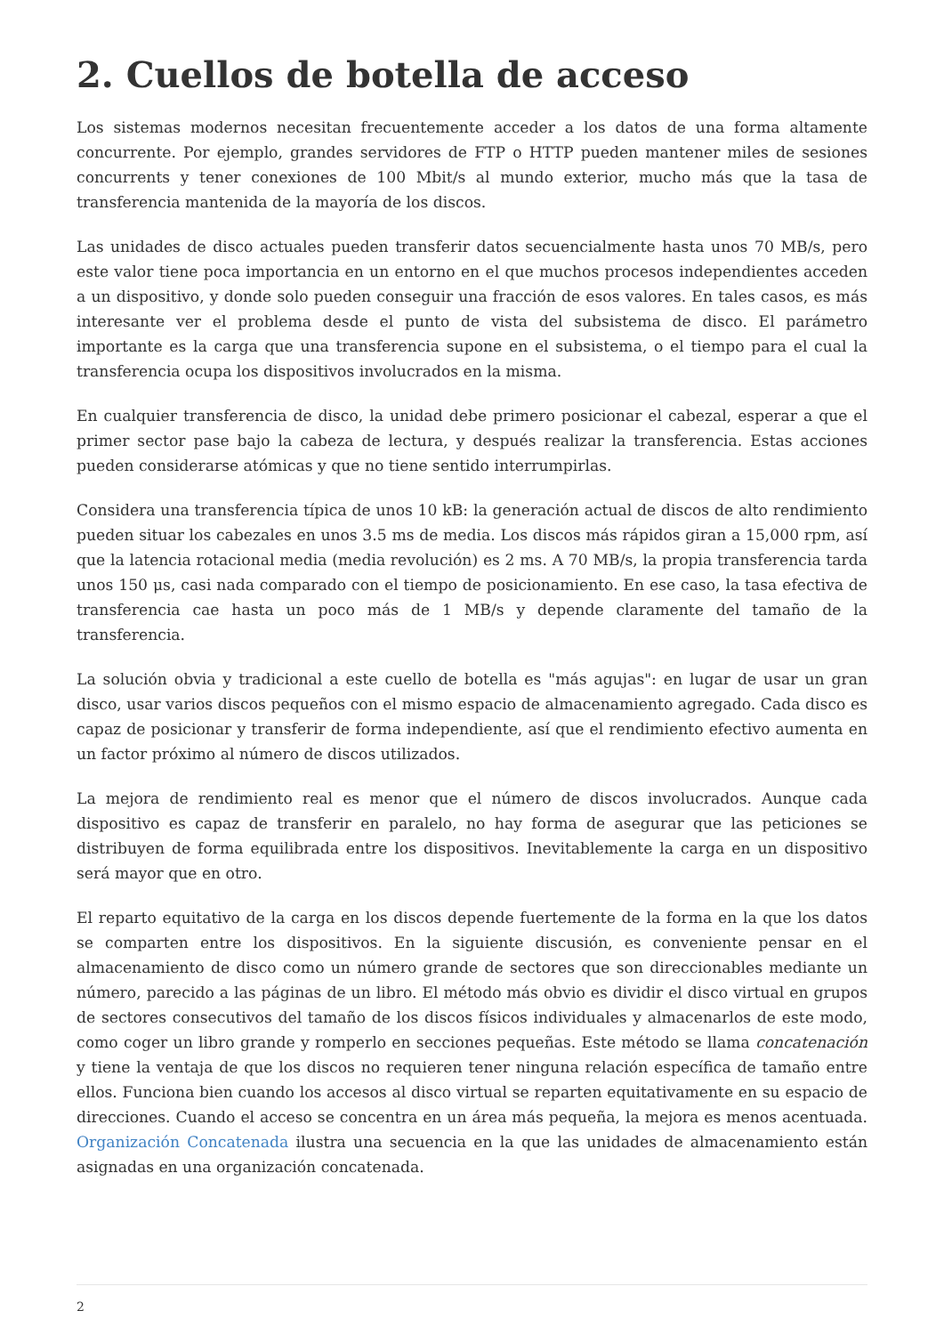2. Cuellos de botella de acceso
Los sistemas modernos necesitan frecuentemente acceder a los datos de una forma altamente concurrente. Por ejemplo, grandes servidores de FTP o HTTP pueden mantener miles de sesiones concurrents y tener conexiones de 100 Mbit/s al mundo exterior, mucho más que la tasa de transferencia mantenida de la mayoría de los discos.
Las unidades de disco actuales pueden transferir datos secuencialmente hasta unos 70 MB/s, pero este valor tiene poca importancia en un entorno en el que muchos procesos independientes acceden a un dispositivo, y donde solo pueden conseguir una fracción de esos valores. En tales casos, es más interesante ver el problema desde el punto de vista del subsistema de disco. El parámetro importante es la carga que una transferencia supone en el subsistema, o el tiempo para el cual la transferencia ocupa los dispositivos involucrados en la misma.
En cualquier transferencia de disco, la unidad debe primero posicionar el cabezal, esperar a que el primer sector pase bajo la cabeza de lectura, y después realizar la transferencia. Estas acciones pueden considerarse atómicas y que no tiene sentido interrumpirlas.
Considera una transferencia típica de unos 10 kB: la generación actual de discos de alto rendimiento pueden situar los cabezales en unos 3.5 ms de media. Los discos más rápidos giran a 15,000 rpm, así que la latencia rotacional media (media revolución) es 2 ms. A 70 MB/s, la propia transferencia tarda unos 150 μs, casi nada comparado con el tiempo de posicionamiento. En ese caso, la tasa efectiva de transferencia cae hasta un poco más de 1 MB/s y depende claramente del tamaño de la transferencia.
La solución obvia y tradicional a este cuello de botella es "más agujas": en lugar de usar un gran disco, usar varios discos pequeños con el mismo espacio de almacenamiento agregado. Cada disco es capaz de posicionar y transferir de forma independiente, así que el rendimiento efectivo aumenta en un factor próximo al número de discos utilizados.
La mejora de rendimiento real es menor que el número de discos involucrados. Aunque cada dispositivo es capaz de transferir en paralelo, no hay forma de asegurar que las peticiones se distribuyen de forma equilibrada entre los dispositivos. Inevitablemente la carga en un dispositivo será mayor que en otro.
El reparto equitativo de la carga en los discos depende fuertemente de la forma en la que los datos se comparten entre los dispositivos. En la siguiente discusión, es conveniente pensar en el almacenamiento de disco como un número grande de sectores que son direccionables mediante un número, parecido a las páginas de un libro. El método más obvio es dividir el disco virtual en grupos de sectores consecutivos del tamaño de los discos físicos individuales y almacenarlos de este modo, como coger un libro grande y romperlo en secciones pequeñas. Este método se llama concatenación y tiene la ventaja de que los discos no requieren tener ninguna relación específica de tamaño entre ellos. Funciona bien cuando los accesos al disco virtual se reparten equitativamente en su espacio de direcciones. Cuando el acceso se concentra en un área más pequeña, la mejora es menos acentuada. Organización Concatenada ilustra una secuencia en la que las unidades de almacenamiento están asignadas en una organización concatenada.
2